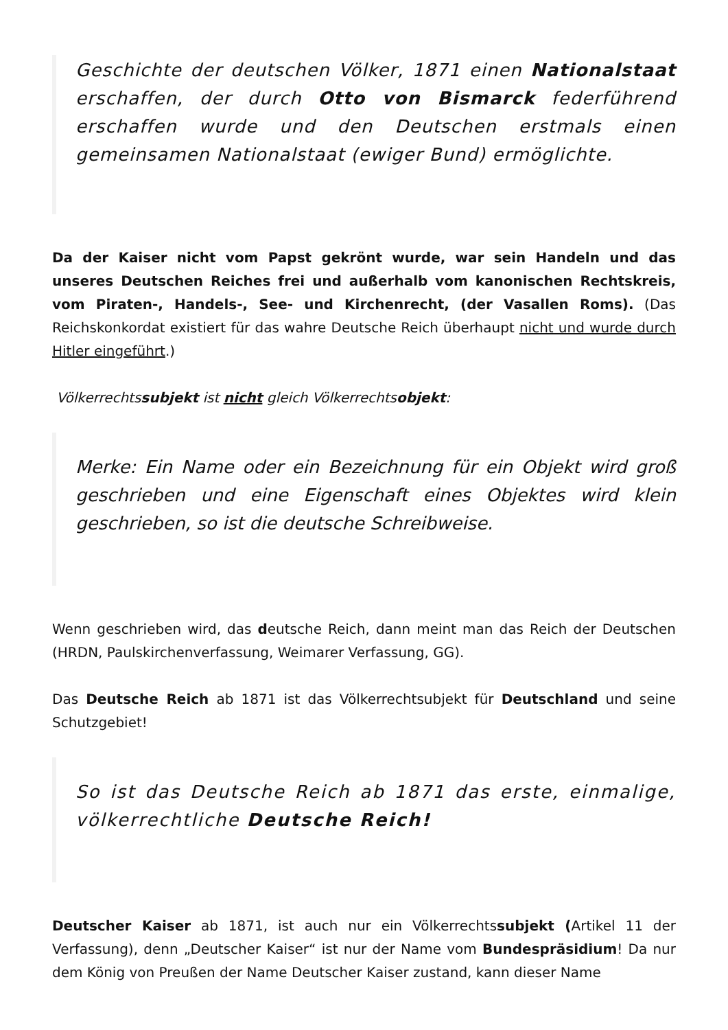Geschichte der deutschen Völker, 1871 einen Nationalstaat erschaffen, der durch Otto von Bismarck federführend erschaffen wurde und den Deutschen erstmals einen gemeinsamen Nationalstaat (ewiger Bund) ermöglichte.
Da der Kaiser nicht vom Papst gekrönt wurde, war sein Handeln und das unseres Deutschen Reiches frei und außerhalb vom kanonischen Rechtskreis, vom Piraten-, Handels-, See- und Kirchenrecht, (der Vasallen Roms). (Das Reichskonkordat existiert für das wahre Deutsche Reich überhaupt nicht und wurde durch Hitler eingeführt.)
Völkerrechtssubjekt ist nicht gleich Völkerrechtsobjekt:
Merke: Ein Name oder ein Bezeichnung für ein Objekt wird groß geschrieben und eine Eigenschaft eines Objektes wird klein geschrieben, so ist die deutsche Schreibweise.
Wenn geschrieben wird, das deutsche Reich, dann meint man das Reich der Deutschen (HRDN, Paulskirchenverfassung, Weimarer Verfassung, GG).
Das Deutsche Reich ab 1871 ist das Völkerrechtsubjekt für Deutschland und seine Schutzgebiet!
So ist das Deutsche Reich ab 1871 das erste, einmalige, völkerrechtliche Deutsche Reich!
Deutscher Kaiser ab 1871, ist auch nur ein Völkerrechtssubjekt (Artikel 11 der Verfassung), denn „Deutscher Kaiser“ ist nur der Name vom Bundespräsidium! Da nur dem König von Preußen der Name Deutscher Kaiser zustand, kann dieser Name